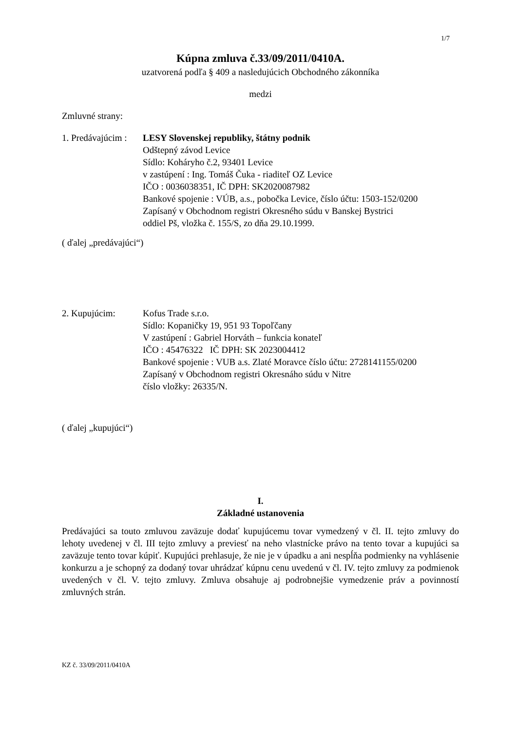1/7
Kúpna zmluva č.33/09/2011/0410A.
uzatvorená podľa § 409 a nasledujúcich Obchodného zákonníka
medzi
Zmluvné strany:
1. Predávajúcim :
LESY Slovenskej republiky, štátny podnik
Odštepný závod Levice
Sídlo: Koháryho č.2, 93401 Levice
v zastúpení : Ing. Tomáš Čuka - riaditeľ OZ Levice
IČO : 0036038351, IČ DPH: SK2020087982
Bankové spojenie : VÚB, a.s., pobočka Levice, číslo účtu: 1503-152/0200
Zapísaný v Obchodnom registri Okresného súdu v Banskej Bystrici
oddiel Pš, vložka č. 155/S, zo dňa 29.10.1999.
( ďalej „predávajúci“)
2. Kupujúcim: Kofus Trade s.r.o.
Sídlo: Kopaničky 19, 951 93 Topoľčany
V zastúpení : Gabriel Horváth – funkcia konateľ
IČO : 45476322 IČ DPH: SK 2023004412
Bankové spojenie : VUB a.s. Zlaté Moravce číslo účtu: 2728141155/0200
Zapísaný v Obchodnom registri Okresnáho súdu v Nitre
číslo vložky: 26335/N.
( ďalej „kupujúci“)
I.
Základné ustanovenia
Predávajúci sa touto zmluvou zaväzuje dodať kupujúcemu tovar vymedzený v čl. II. tejto zmluvy do lehoty uvedenej v čl. III tejto zmluvy a previesť na neho vlastnícke právo na tento tovar a kupujúci sa zaväzuje tento tovar kúpiť. Kupujúci prehlasuje, že nie je v úpadku a ani nespĺňa podmienky na vyhlásenie konkurzu a je schopný za dodaný tovar uhrádzať kúpnu cenu uvedenú v čl. IV. tejto zmluvy za podmienok uvedených v čl. V. tejto zmluvy. Zmluva obsahuje aj podrobnejšie vymedzenie práv a povinností zmluvných strán.
KZ č. 33/09/2011/0410A